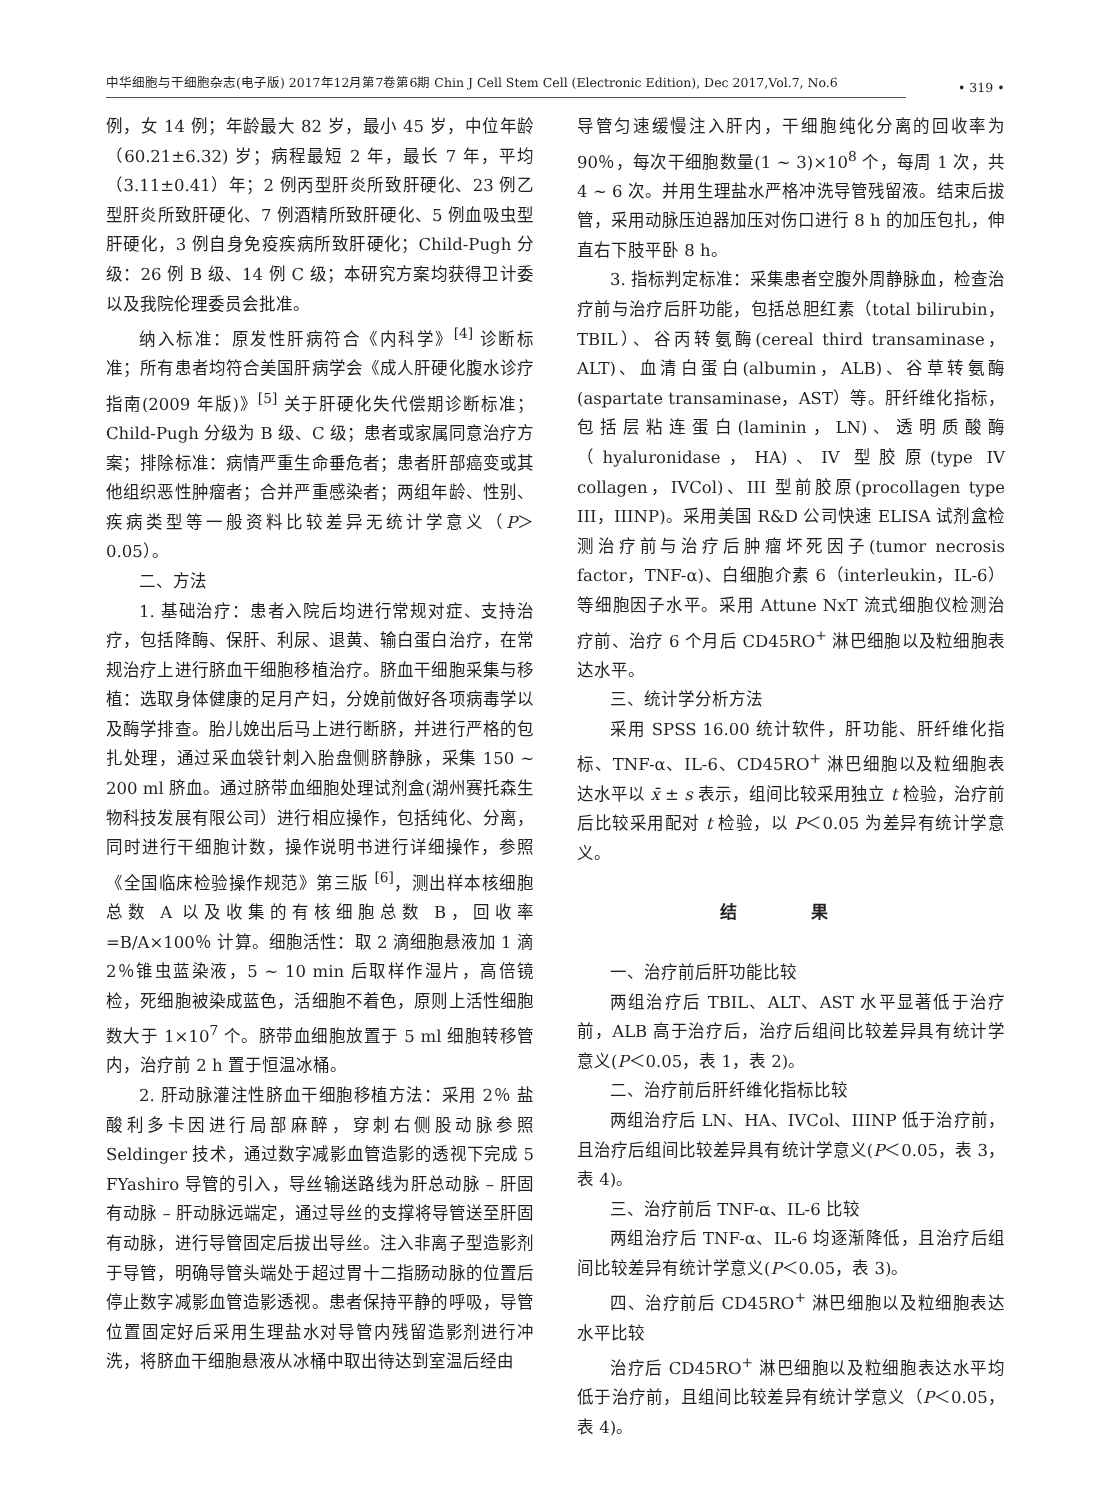中华细胞与干细胞杂志(电子版) 2017年12月第7卷第6期 Chin J Cell Stem Cell (Electronic Edition), Dec 2017,Vol.7, No.6
• 319 •
例，女 14 例；年龄最大 82 岁，最小 45 岁，中位年龄（60.21±6.32) 岁；病程最短 2 年，最长 7 年，平均（3.11±0.41）年；2 例丙型肝炎所致肝硬化、23 例乙型肝炎所致肝硬化、7 例酒精所致肝硬化、5 例血吸虫型肝硬化，3 例自身免疫疾病所致肝硬化；Child-Pugh 分级：26 例 B 级、14 例 C 级；本研究方案均获得卫计委以及我院伦理委员会批准。
纳入标准：原发性肝病符合《内科学》<sup>[4]</sup> 诊断标准；所有患者均符合美国肝病学会《成人肝硬化腹水诊疗指南(2009 年版)》<sup>[5]</sup> 关于肝硬化失代偿期诊断标准；Child-Pugh 分级为 B 级、C 级；患者或家属同意治疗方案；排除标准：病情严重生命垂危者；患者肝部癌变或其他组织恶性肿瘤者；合并严重感染者；两组年龄、性别、疾病类型等一般资料比较差异无统计学意义（P＞0.05）。
二、方法
1. 基础治疗：患者入院后均进行常规对症、支持治疗，包括降酶、保肝、利尿、退黄、输白蛋白治疗，在常规治疗上进行脐血干细胞移植治疗。脐血干细胞采集与移植：选取身体健康的足月产妇，分娩前做好各项病毒学以及酶学排查。胎儿娩出后马上进行断脐，并进行严格的包扎处理，通过采血袋针刺入胎盘侧脐静脉，采集 150 ~ 200 ml 脐血。通过脐带血细胞处理试剂盒(湖州赛托森生物科技发展有限公司）进行相应操作，包括纯化、分离，同时进行干细胞计数，操作说明书进行详细操作，参照《全国临床检验操作规范》第三版 <sup>[6]</sup>，测出样本核细胞总数 A 以及收集的有核细胞总数 B，回收率 =B/A×100％ 计算。细胞活性：取 2 滴细胞悬液加 1 滴 2％锥虫蓝染液，5 ~ 10 min 后取样作湿片，高倍镜检，死细胞被染成蓝色，活细胞不着色，原则上活性细胞数大于 1×10<sup>7</sup> 个。脐带血细胞放置于 5 ml 细胞转移管内，治疗前 2 h 置于恒温冰桶。
2. 肝动脉灌注性脐血干细胞移植方法：采用 2％ 盐酸利多卡因进行局部麻醉，穿刺右侧股动脉参照 Seldinger 技术，通过数字减影血管造影的透视下完成 5 FYashiro 导管的引入，导丝输送路线为肝总动脉 – 肝固有动脉 – 肝动脉远端定，通过导丝的支撑将导管送至肝固有动脉，进行导管固定后拔出导丝。注入非离子型造影剂于导管，明确导管头端处于超过胃十二指肠动脉的位置后停止数字减影血管造影透视。患者保持平静的呼吸，导管位置固定好后采用生理盐水对导管内残留造影剂进行冲洗，将脐血干细胞悬液从冰桶中取出待达到室温后经由
导管匀速缓慢注入肝内，干细胞纯化分离的回收率为 90％，每次干细胞数量(1 ~ 3)×10<sup>8</sup> 个，每周 1 次，共 4 ~ 6 次。并用生理盐水严格冲洗导管残留液。结束后拔管，采用动脉压迫器加压对伤口进行 8 h 的加压包扎，伸直右下肢平卧 8 h。
3. 指标判定标准：采集患者空腹外周静脉血，检查治疗前与治疗后肝功能，包括总胆红素（total bilirubin，TBIL）、谷丙转氨酶(cereal third transaminase，ALT)、血清白蛋白(albumin，ALB)、谷草转氨酶(aspartate transaminase，AST）等。肝纤维化指标，包括层粘连蛋白(laminin，LN)、透明质酸酶（hyaluronidase，HA)、IV 型胶原(type IV collagen，IVCol)、III 型前胶原(procollagen type III，IIINP)。采用美国 R&D 公司快速 ELISA 试剂盒检测治疗前与治疗后肿瘤坏死因子(tumor necrosis factor，TNF-α)、白细胞介素 6（interleukin，IL-6）等细胞因子水平。采用 Attune NxT 流式细胞仪检测治疗前、治疗 6 个月后 CD45RO<sup>+</sup> 淋巴细胞以及粒细胞表达水平。
三、统计学分析方法
采用 SPSS 16.00 统计软件，肝功能、肝纤维化指标、TNF-α、IL-6、CD45RO<sup>+</sup> 淋巴细胞以及粒细胞表达水平以 x̄ ± s 表示，组间比较采用独立 t 检验，治疗前后比较采用配对 t 检验，以 P＜0.05 为差异有统计学意义。
结 果
一、治疗前后肝功能比较
两组治疗后 TBIL、ALT、AST 水平显著低于治疗前，ALB 高于治疗后，治疗后组间比较差异具有统计学意义(P＜0.05，表 1，表 2)。
二、治疗前后肝纤维化指标比较
两组治疗后 LN、HA、IVCol、IIINP 低于治疗前，且治疗后组间比较差异具有统计学意义(P＜0.05，表 3，表 4)。
三、治疗前后 TNF-α、IL-6 比较
两组治疗后 TNF-α、IL-6 均逐渐降低，且治疗后组间比较差异有统计学意义(P＜0.05，表 3)。
四、治疗前后 CD45RO<sup>+</sup> 淋巴细胞以及粒细胞表达水平比较
治疗后 CD45RO<sup>+</sup> 淋巴细胞以及粒细胞表达水平均低于治疗前，且组间比较差异有统计学意义（P＜0.05，表 4)。